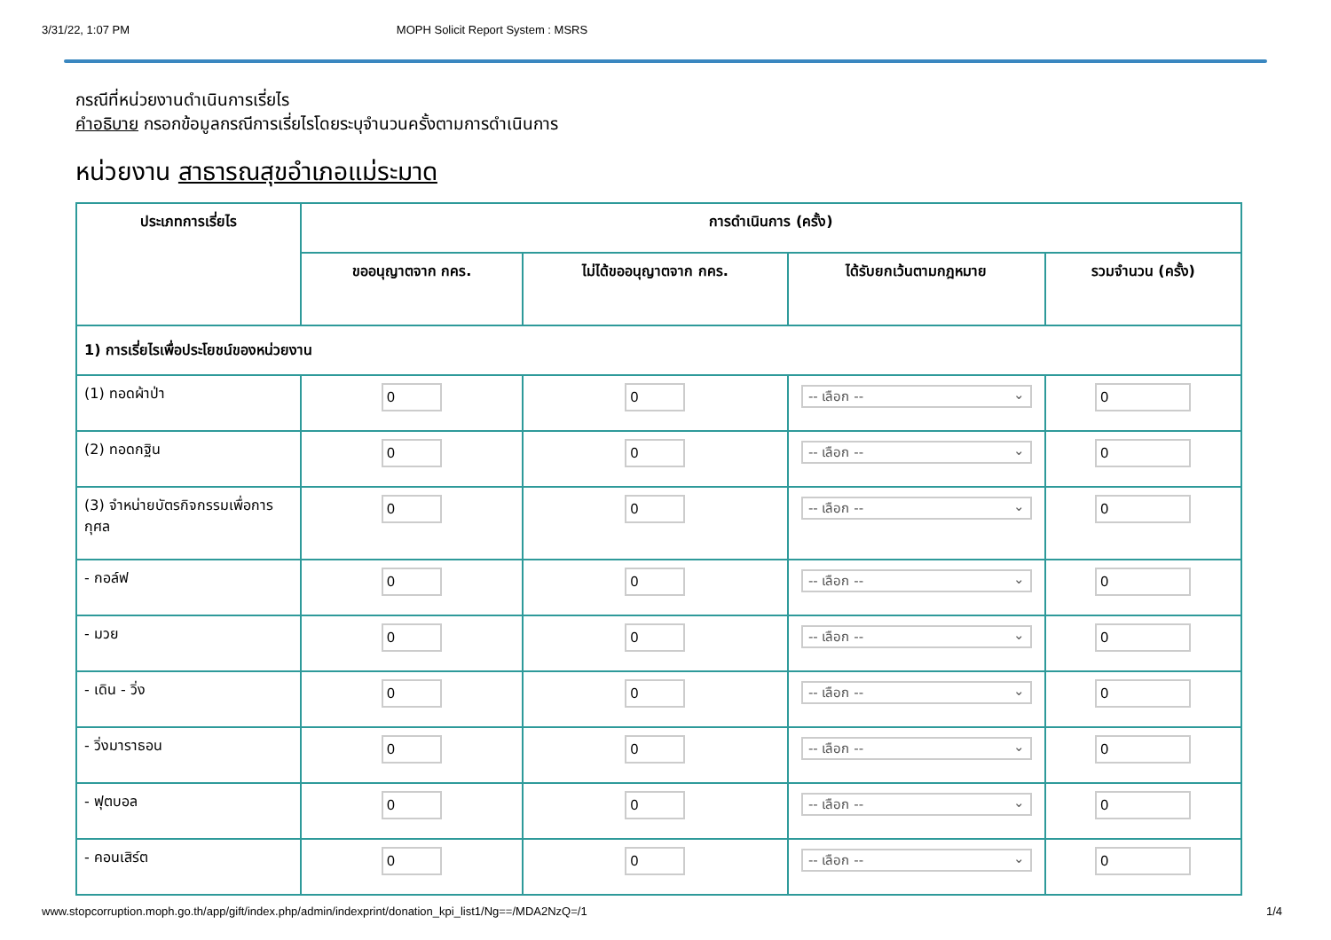3/31/22, 1:07 PM MOPH Solicit Report System : MSRS
กรณีที่หน่วยงานดำเนินการเรี่ยไร
คำอธิบาย กรอกข้อมูลกรณีการเรี่ยไรโดยระบุจำนวนครั้งตามการดำเนินการ
หน่วยงาน สาธารณสุขอำเภอแม่ระมาด
| ประเภทการเรี่ยไร | การดำเนินการ (ครั้ง) | | | |
| --- | --- | --- | --- | --- |
| | ขออนุญาตจาก กคร. | ไม่ได้ขออนุญาตจาก กคร. | ได้รับยกเว้นตามกฎหมาย | รวมจำนวน (ครั้ง) |
| 1) การเรี่ยไรเพื่อประโยชน์ของหน่วยงาน | | | | |
| (1) ทอดผ้าป่า | 0 | 0 | -- เลือก -- ⌄ | 0 |
| (2) ทอดกฐิน | 0 | 0 | -- เลือก -- ⌄ | 0 |
| (3) จำหน่ายบัตรกิจกรรมเพื่อการกุศล | 0 | 0 | -- เลือก -- ⌄ | 0 |
| - กอล์ฟ | 0 | 0 | -- เลือก -- ⌄ | 0 |
| - มวย | 0 | 0 | -- เลือก -- ⌄ | 0 |
| - เดิน - วิ่ง | 0 | 0 | -- เลือก -- ⌄ | 0 |
| - วิ่งมาราธอน | 0 | 0 | -- เลือก -- ⌄ | 0 |
| - ฟุตบอล | 0 | 0 | -- เลือก -- ⌄ | 0 |
| - คอนเสิร์ต | 0 | 0 | -- เลือก -- ⌄ | 0 |
www.stopcorruption.moph.go.th/app/gift/index.php/admin/indexprint/donation_kpi_list1/Ng==/MDA2NzQ=/1 1/4